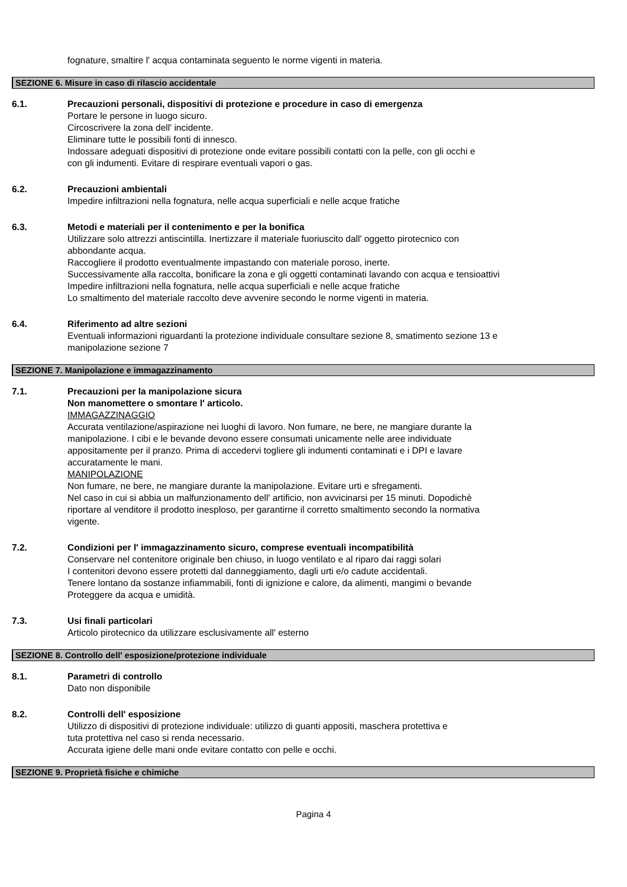fognature, smaltire l' acqua contaminata seguento le norme vigenti in materia.
SEZIONE 6. Misure in caso di rilascio accidentale
6.1. Precauzioni personali, dispositivi di protezione e procedure in caso di emergenza
Portare le persone in luogo sicuro.
Circoscrivere la zona dell' incidente.
Eliminare tutte le possibili fonti di innesco.
Indossare adeguati dispositivi di protezione onde evitare possibili contatti con la pelle, con gli occhi e
con gli indumenti. Evitare di respirare eventuali vapori o gas.
6.2. Precauzioni ambientali
Impedire infiltrazioni nella fognatura, nelle acqua superficiali e nelle acque fratiche
6.3. Metodi e materiali per il contenimento e per la bonifica
Utilizzare solo attrezzi antiscintilla. Inertizzare il materiale fuoriuscito dall' oggetto pirotecnico con
abbondante acqua.
Raccogliere il prodotto eventualmente impastando con materiale poroso, inerte.
Successivamente alla raccolta, bonificare la zona e gli oggetti contaminati lavando con acqua e tensioattivi
Impedire infiltrazioni nella fognatura, nelle acqua superficiali e nelle acque fratiche
Lo smaltimento del materiale raccolto deve avvenire secondo le norme vigenti in materia.
6.4. Riferimento ad altre sezioni
Eventuali informazioni riguardanti la protezione individuale consultare sezione 8, smatimento sezione 13 e
manipolazione sezione 7
SEZIONE 7. Manipolazione e immagazzinamento
7.1. Precauzioni per la manipolazione sicura
Non manomettere o smontare l' articolo.
IMMAGAZZINAGGIO
Accurata ventilazione/aspirazione nei luoghi di lavoro. Non fumare, ne bere, ne mangiare durante la
manipolazione. I cibi e le bevande devono essere consumati unicamente nelle aree individuate
appositamente per il pranzo. Prima di accedervi togliere gli indumenti contaminati e i DPI e lavare
accuratamente le mani.
MANIPOLAZIONE
Non fumare, ne bere, ne mangiare durante la manipolazione. Evitare urti e sfregamenti.
Nel caso in cui si abbia un malfunzionamento dell' artificio, non avvicinarsi per 15 minuti. Dopodichè
riportare al venditore il prodotto inesploso, per garantirne il corretto smaltimento secondo la normativa
vigente.
7.2. Condizioni per l' immagazzinamento sicuro, comprese eventuali incompatibilità
Conservare nel contenitore originale ben chiuso, in luogo ventilato e al riparo dai raggi solari
I contenitori devono essere protetti dal danneggiamento, dagli urti e/o cadute accidentali.
Tenere lontano da sostanze infiammabili, fonti di ignizione e calore, da alimenti, mangimi o bevande
Proteggere da acqua e umidità.
7.3. Usi finali particolari
Articolo pirotecnico da utilizzare esclusivamente all' esterno
SEZIONE 8. Controllo dell' esposizione/protezione individuale
8.1. Parametri di controllo
Dato non disponibile
8.2. Controlli dell' esposizione
Utilizzo di dispositivi di protezione individuale: utilizzo di guanti appositi, maschera protettiva e
tuta protettiva nel caso si renda necessario.
Accurata igiene delle mani onde evitare contatto con pelle e occhi.
SEZIONE 9. Proprietà fisiche e chimiche
Pagina 4